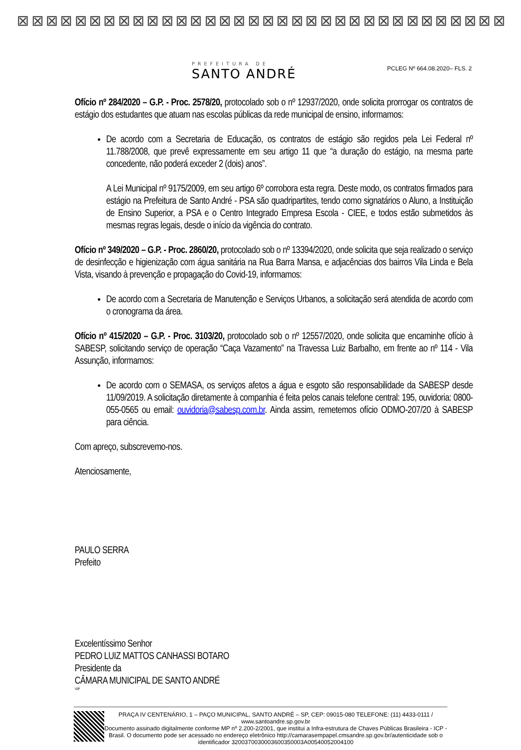⊠ ⊠ ⊠ ⊠ ⊠ ⊠ ⊠ ⊠ ⊠ ⊠ ⊠ ⊠ ⊠ ⊠ ⊠ ⊠ ⊠ ⊠ ⊠ ⊠ ⊠ ⊠ ⊠ ⊠ ⊠ ⊠ ⊠ ⊠ ⊠ ⊠ ⊠ ⊠ ⊠ ⊠
PREFEITURA DE
SANTO ANDRÉ
PCLEG Nº 664.08.2020– FLS. 2
Ofício nº 284/2020 – G.P. - Proc. 2578/20, protocolado sob o nº 12937/2020, onde solicita prorrogar os contratos de estágio dos estudantes que atuam nas escolas públicas da rede municipal de ensino, informamos:
De acordo com a Secretaria de Educação, os contratos de estágio são regidos pela Lei Federal nº 11.788/2008, que prevê expressamente em seu artigo 11 que “a duração do estágio, na mesma parte concedente, não poderá exceder 2 (dois) anos”.
A Lei Municipal nº 9175/2009, em seu artigo 6º corrobora esta regra. Deste modo, os contratos firmados para estágio na Prefeitura de Santo André - PSA são quadripartites, tendo como signatários o Aluno, a Instituição de Ensino Superior, a PSA e o Centro Integrado Empresa Escola - CIEE, e todos estão submetidos às mesmas regras legais, desde o início da vigência do contrato.
Ofício nº 349/2020 – G.P. - Proc. 2860/20, protocolado sob o nº 13394/2020, onde solicita que seja realizado o serviço de desinfecção e higienização com água sanitária na Rua Barra Mansa, e adjacências dos bairros Vila Linda e Bela Vista, visando à prevenção e propagação do Covid-19, informamos:
De acordo com a Secretaria de Manutenção e Serviços Urbanos, a solicitação será atendida de acordo com o cronograma da área.
Ofício nº 415/2020 – G.P. - Proc. 3103/20, protocolado sob o nº 12557/2020, onde solicita que encaminhe ofício à SABESP, solicitando serviço de operação “Caça Vazamento” na Travessa Luiz Barbalho, em frente ao nº 114 - Vila Assunção, informamos:
De acordo com o SEMASA, os serviços afetos a água e esgoto são responsabilidade da SABESP desde 11/09/2019. A solicitação diretamente à companhia é feita pelos canais telefone central: 195, ouvidoria: 0800-055-0565 ou email: ouvidoria@sabesp.com.br. Ainda assim, remetemos ofício ODMO-207/20 à SABESP para ciência.
Com apreço, subscrevemo-nos.
Atenciosamente,
PAULO SERRA
Prefeito
Excelentíssimo Senhor
PEDRO LUIZ MATTOS CANHASSI BOTARO
Presidente da
CÂMARA MUNICIPAL DE SANTO ANDRÉ
VSP
PRAÇA IV CENTENÁRIO, 1 – PAÇO MUNICIPAL, SANTO ANDRÉ – SP, CEP: 09015-080 TELEFONE: (11) 4433-0111 / www.santoandre.sp.gov.br
Documento assinado digitalmente conforme MP nº 2.200-2/2001, que institui a Infra-estrutura de Chaves Públicas Brasileira - ICP - Brasil. O documento pode ser acessado no endereço eletrônico http://camarasempapel.cmsandre.sp.gov.br/autenticidade sob o identificador 3200370030003600350003A00540052004100